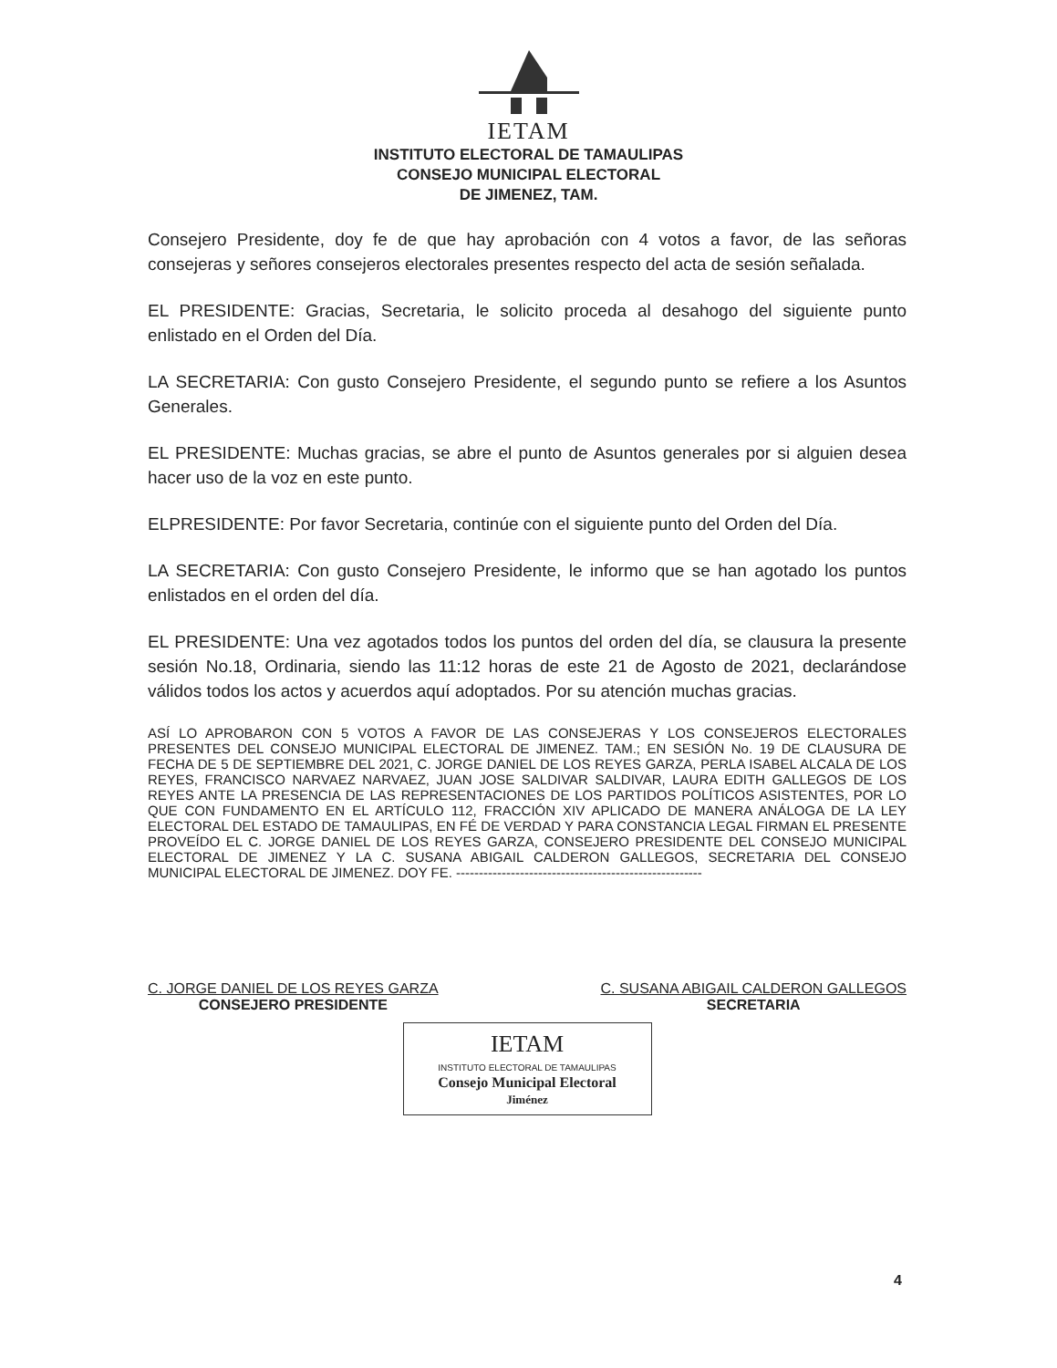IETAM
INSTITUTO ELECTORAL DE TAMAULIPAS
CONSEJO MUNICIPAL ELECTORAL
DE JIMENEZ, TAM.
Consejero Presidente, doy fe de que hay aprobación con 4 votos a favor, de las señoras consejeras y señores consejeros electorales presentes respecto del acta de sesión señalada.
EL PRESIDENTE: Gracias, Secretaria, le solicito proceda al desahogo del siguiente punto enlistado en el Orden del Día.
LA SECRETARIA: Con gusto Consejero Presidente, el segundo punto se refiere a los Asuntos Generales.
EL PRESIDENTE: Muchas gracias, se abre el punto de Asuntos generales por si alguien desea hacer uso de la voz en este punto.
ELPRESIDENTE: Por favor Secretaria, continúe con el siguiente punto del Orden del Día.
LA SECRETARIA: Con gusto Consejero Presidente, le informo que se han agotado los puntos enlistados en el orden del día.
EL PRESIDENTE: Una vez agotados todos los puntos del orden del día, se clausura la presente sesión No.18, Ordinaria, siendo las 11:12 horas de este 21 de Agosto de 2021, declarándose válidos todos los actos y acuerdos aquí adoptados. Por su atención muchas gracias.
ASÍ LO APROBARON CON 5 VOTOS A FAVOR DE LAS CONSEJERAS Y LOS CONSEJEROS ELECTORALES PRESENTES DEL CONSEJO MUNICIPAL ELECTORAL DE JIMENEZ. TAM.; EN SESIÓN No. 19 DE CLAUSURA DE FECHA DE 5 DE SEPTIEMBRE DEL 2021, C. JORGE DANIEL DE LOS REYES GARZA, PERLA ISABEL ALCALA DE LOS REYES, FRANCISCO NARVAEZ NARVAEZ, JUAN JOSE SALDIVAR SALDIVAR, LAURA EDITH GALLEGOS DE LOS REYES ANTE LA PRESENCIA DE LAS REPRESENTACIONES DE LOS PARTIDOS POLÍTICOS ASISTENTES, POR LO QUE CON FUNDAMENTO EN EL ARTÍCULO 112, FRACCIÓN XIV APLICADO DE MANERA ANÁLOGA DE LA LEY ELECTORAL DEL ESTADO DE TAMAULIPAS, EN FÉ DE VERDAD Y PARA CONSTANCIA LEGAL FIRMAN EL PRESENTE PROVEÍDO EL C. JORGE DANIEL DE LOS REYES GARZA, CONSEJERO PRESIDENTE DEL CONSEJO MUNICIPAL ELECTORAL DE JIMENEZ Y LA C. SUSANA ABIGAIL CALDERON GALLEGOS, SECRETARIA DEL CONSEJO MUNICIPAL ELECTORAL DE JIMENEZ. DOY FE. ------------------------------------------------------
C. JORGE DANIEL DE LOS REYES GARZA
CONSEJERO PRESIDENTE
C. SUSANA ABIGAIL CALDERON GALLEGOS
SECRETARIA
IETAM
INSTITUTO ELECTORAL DE TAMAULIPAS
Consejo Municipal Electoral
Jiménez
4